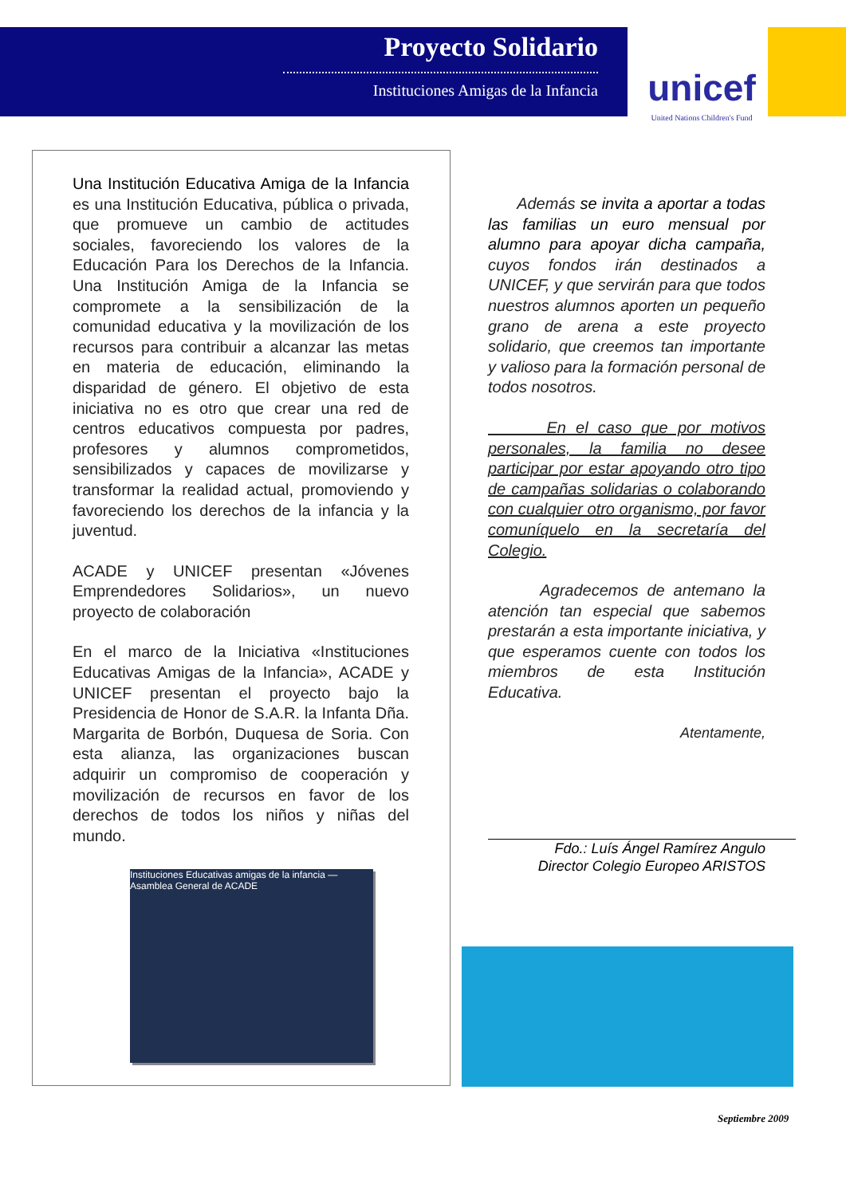Proyecto Solidario
Instituciones Amigas de la Infancia
unicef
United Nations Children's Fund
Una Institución Educativa Amiga de la Infancia es una Institución Educativa, pública o privada, que promueve un cambio de actitudes sociales, favoreciendo los valores de la Educación Para los Derechos de la Infancia. Una Institución Amiga de la Infancia se compromete a la sensibilización de la comunidad educativa y la movilización de los recursos para contribuir a alcanzar las metas en materia de educación, eliminando la disparidad de género. El objetivo de esta iniciativa no es otro que crear una red de centros educativos compuesta por padres, profesores y alumnos comprometidos, sensibilizados y capaces de movilizarse y transformar la realidad actual, promoviendo y favoreciendo los derechos de la infancia y la juventud.
ACADE y UNICEF presentan «Jóvenes Emprendedores Solidarios», un nuevo proyecto de colaboración
En el marco de la Iniciativa «Instituciones Educativas Amigas de la Infancia», ACADE y UNICEF presentan el proyecto bajo la Presidencia de Honor de S.A.R. la Infanta Dña. Margarita de Borbón, Duquesa de Soria. Con esta alianza, las organizaciones buscan adquirir un compromiso de cooperación y movilización de recursos en favor de los derechos de todos los niños y niñas del mundo.
Instituciones Educativas amigas de la infancia — Asamblea General de ACADE
Además se invita a aportar a todas las familias un euro mensual por alumno para apoyar dicha campaña, cuyos fondos irán destinados a UNICEF, y que servirán para que todos nuestros alumnos aporten un pequeño grano de arena a este proyecto solidario, que creemos tan importante y valioso para la formación personal de todos nosotros.
En el caso que por motivos personales, la familia no desee participar por estar apoyando otro tipo de campañas solidarias o colaborando con cualquier otro organismo, por favor comuníquelo en la secretaría del Colegio.
Agradecemos de antemano la atención tan especial que sabemos prestarán a esta importante iniciativa, y que esperamos cuente con todos los miembros de esta Institución Educativa.
Atentamente,
Fdo.: Luís Ángel Ramírez Angulo
Director Colegio Europeo ARISTOS
Septiembre 2009